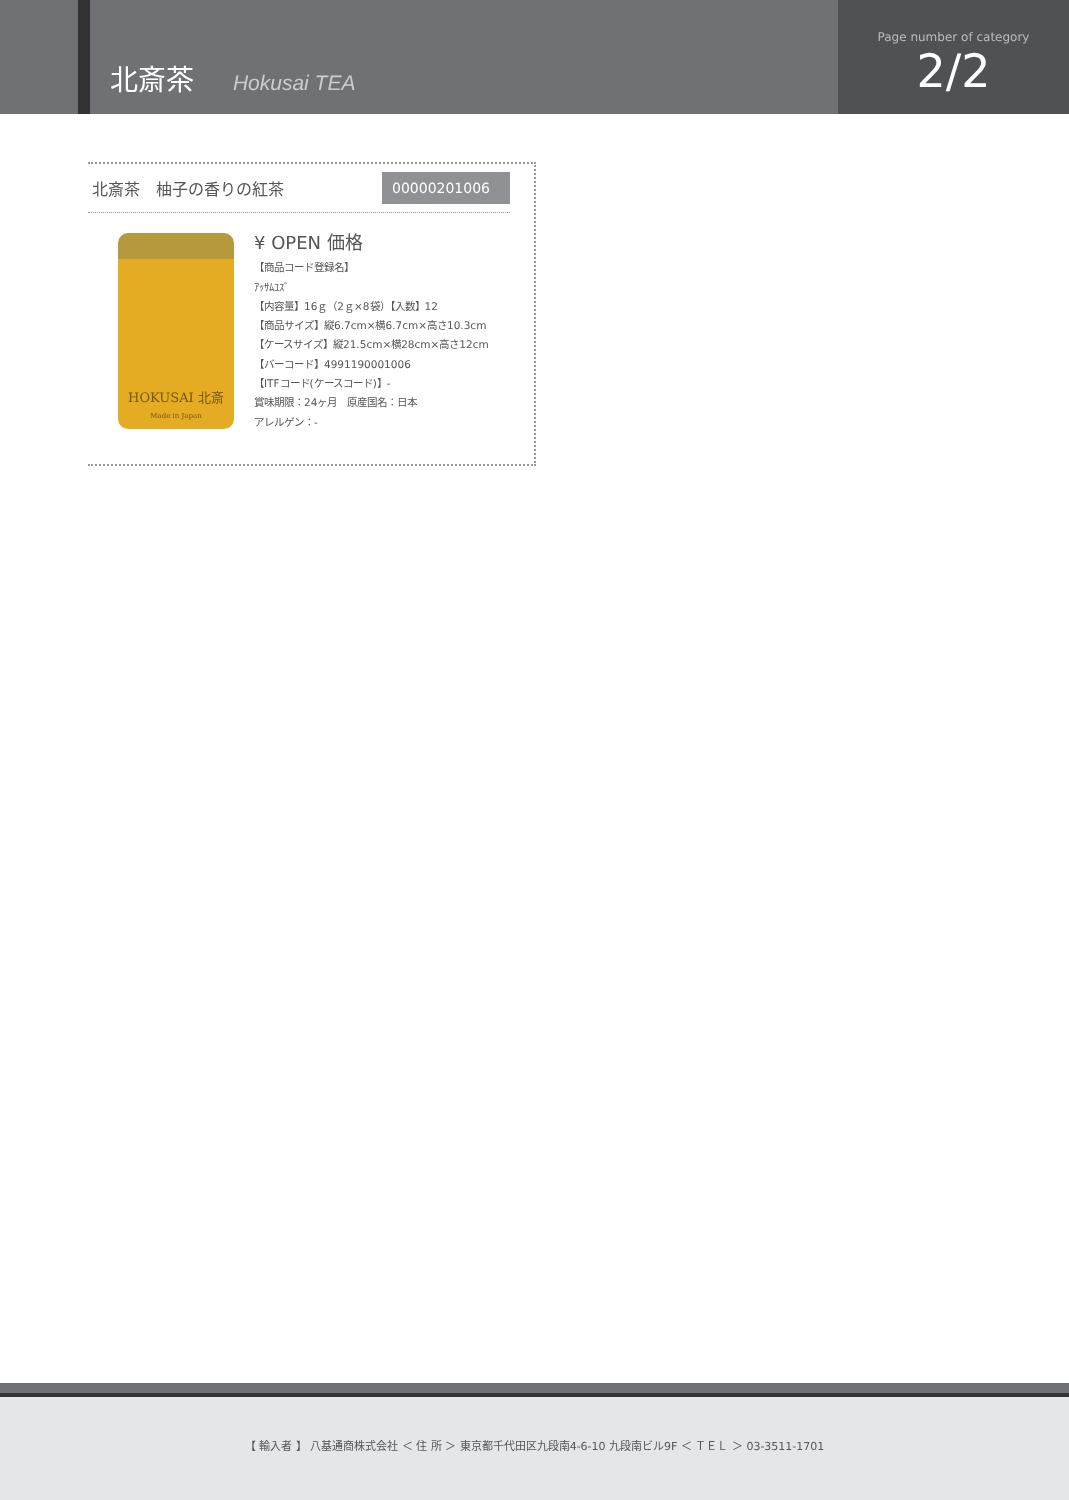北斎茶 Hokusai TEA
Page number of category
2/2
北斎茶　柚子の香りの紅茶 00000201006
HOKUSAI 北斎
Made in Japan
¥ OPEN 価格
【商品コード登録名】
ｱｯｻﾑﾕｽﾞ
【内容量】16ｇ（2ｇ×8袋）【入数】12
【商品サイズ】縦6.7cm×横6.7cm×高さ10.3cm
【ケースサイズ】縦21.5cm×横28cm×高さ12cm
【バーコード】4991190001006
【ITFコード(ケースコード)】-
賞味期限：24ヶ月　原産国名：日本
アレルゲン：-
【 輸入者 】 八基通商株式会社 ＜ 住 所 ＞ 東京都千代田区九段南4-6-10 九段南ビル9F ＜ ＴＥＬ ＞ 03-3511-1701